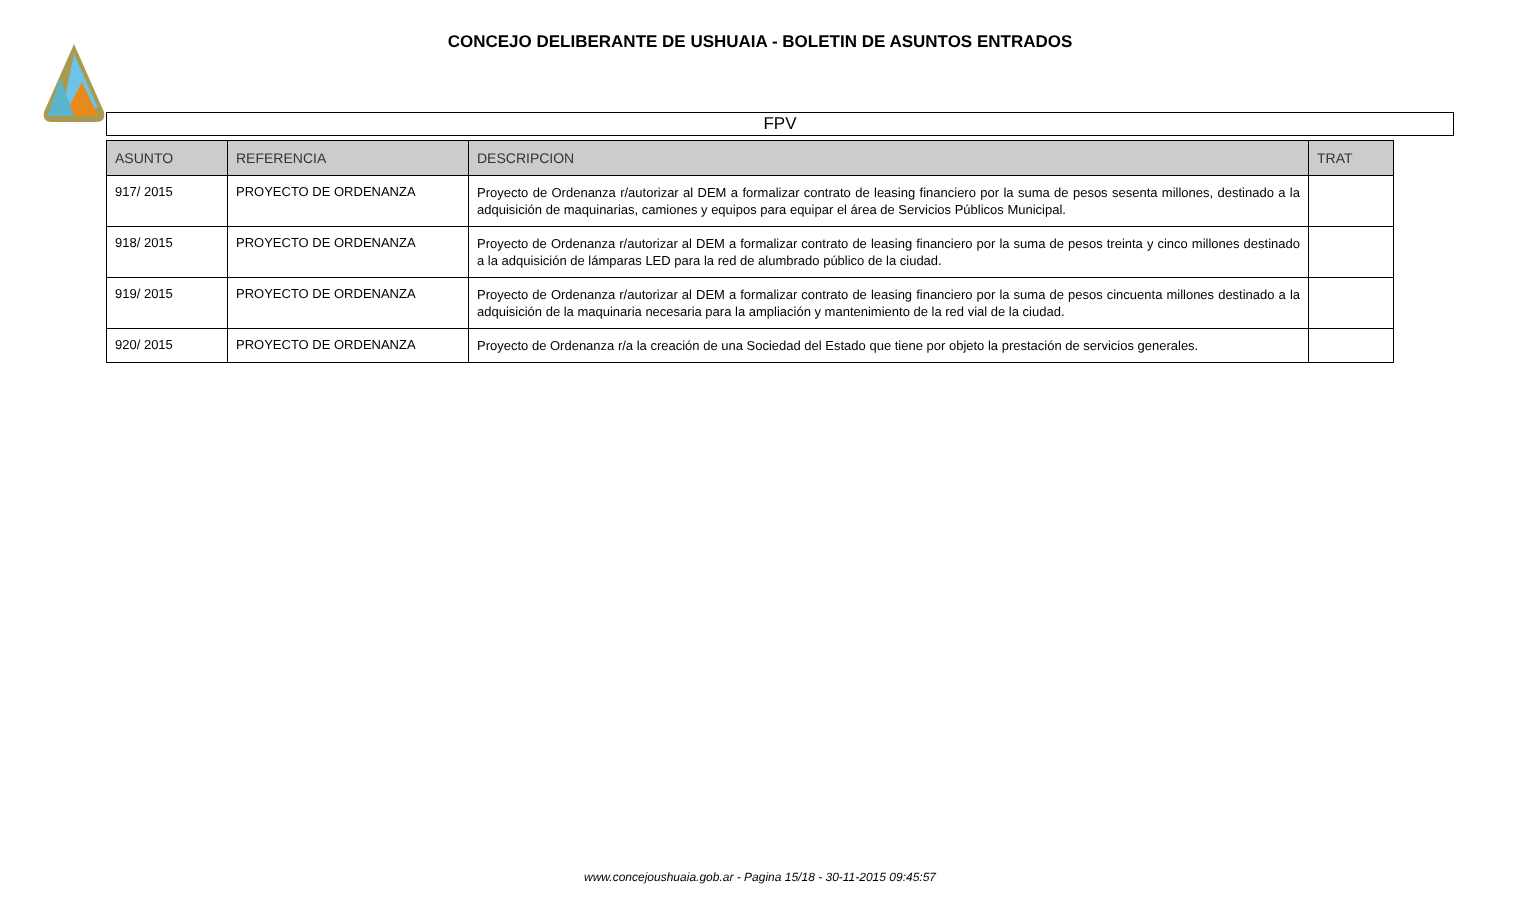CONCEJO DELIBERANTE DE USHUAIA - BOLETIN DE ASUNTOS ENTRADOS
FPV
| ASUNTO | REFERENCIA | DESCRIPCION | TRAT |
| --- | --- | --- | --- |
| 917/ 2015 | PROYECTO DE ORDENANZA | Proyecto de Ordenanza r/autorizar al DEM a formalizar contrato de leasing financiero por la suma de pesos sesenta millones, destinado a la adquisición de maquinarias, camiones y equipos para equipar el área de Servicios Públicos Municipal. | |
| 918/ 2015 | PROYECTO DE ORDENANZA | Proyecto de Ordenanza r/autorizar al DEM a formalizar contrato de leasing financiero por la suma de pesos treinta y cinco millones destinado a la adquisición de lámparas LED para la red de alumbrado público de la ciudad. | |
| 919/ 2015 | PROYECTO DE ORDENANZA | Proyecto de Ordenanza r/autorizar al DEM a formalizar contrato de leasing financiero por la suma de pesos cincuenta millones destinado a la adquisición de la maquinaria necesaria para la ampliación y mantenimiento de la red vial de la ciudad. | |
| 920/ 2015 | PROYECTO DE ORDENANZA | Proyecto de Ordenanza r/a la creación de una Sociedad del Estado que tiene por objeto la prestación de servicios generales. | |
www.concejoushuaia.gob.ar - Pagina 15/18 - 30-11-2015 09:45:57